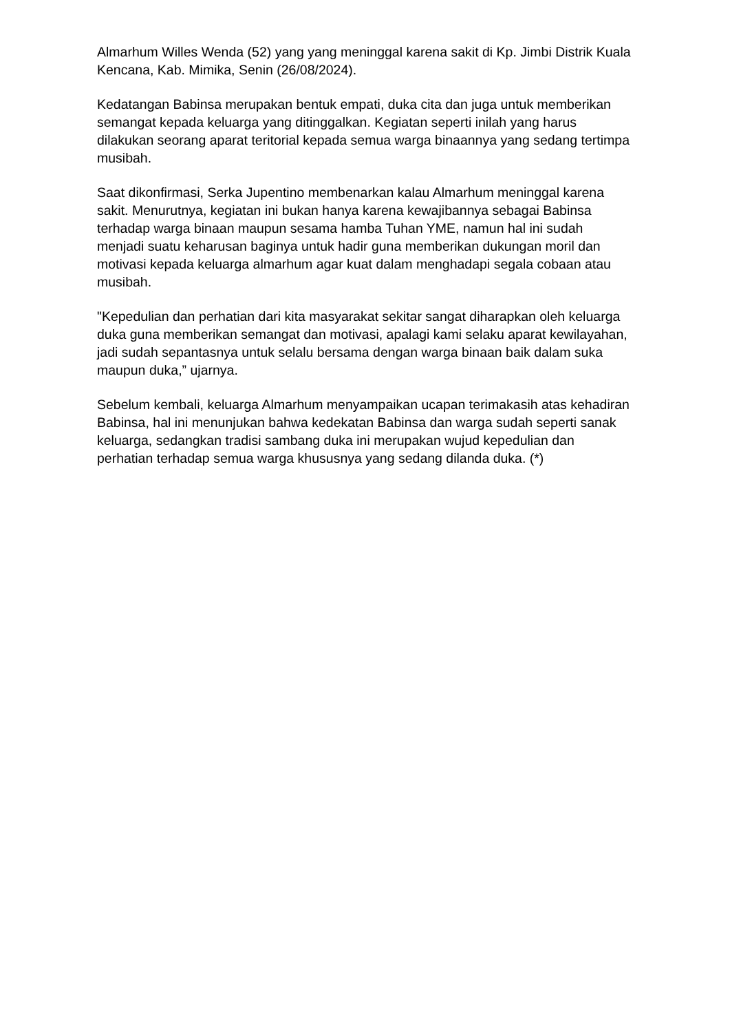Almarhum Willes Wenda (52) yang yang meninggal karena sakit di Kp. Jimbi Distrik Kuala Kencana, Kab. Mimika, Senin (26/08/2024).
Kedatangan Babinsa merupakan bentuk empati, duka cita dan juga untuk memberikan semangat kepada keluarga yang ditinggalkan. Kegiatan seperti inilah yang harus dilakukan seorang aparat teritorial kepada semua warga binaannya yang sedang tertimpa musibah.
Saat dikonfirmasi, Serka Jupentino membenarkan kalau Almarhum meninggal karena sakit. Menurutnya, kegiatan ini bukan hanya karena kewajibannya sebagai Babinsa terhadap warga binaan maupun sesama hamba Tuhan YME, namun hal ini sudah menjadi suatu keharusan baginya untuk hadir guna memberikan dukungan moril dan motivasi kepada keluarga almarhum agar kuat dalam menghadapi segala cobaan atau musibah.
"Kepedulian dan perhatian dari kita masyarakat sekitar sangat diharapkan oleh keluarga duka guna memberikan semangat dan motivasi, apalagi kami selaku aparat kewilayahan, jadi sudah sepantasnya untuk selalu bersama dengan warga binaan baik dalam suka maupun duka,” ujarnya.
Sebelum kembali, keluarga Almarhum menyampaikan ucapan terimakasih atas kehadiran Babinsa, hal ini menunjukan bahwa kedekatan Babinsa dan warga sudah seperti sanak keluarga, sedangkan tradisi sambang duka ini merupakan wujud kepedulian dan perhatian terhadap semua warga khususnya yang sedang dilanda duka. (*)